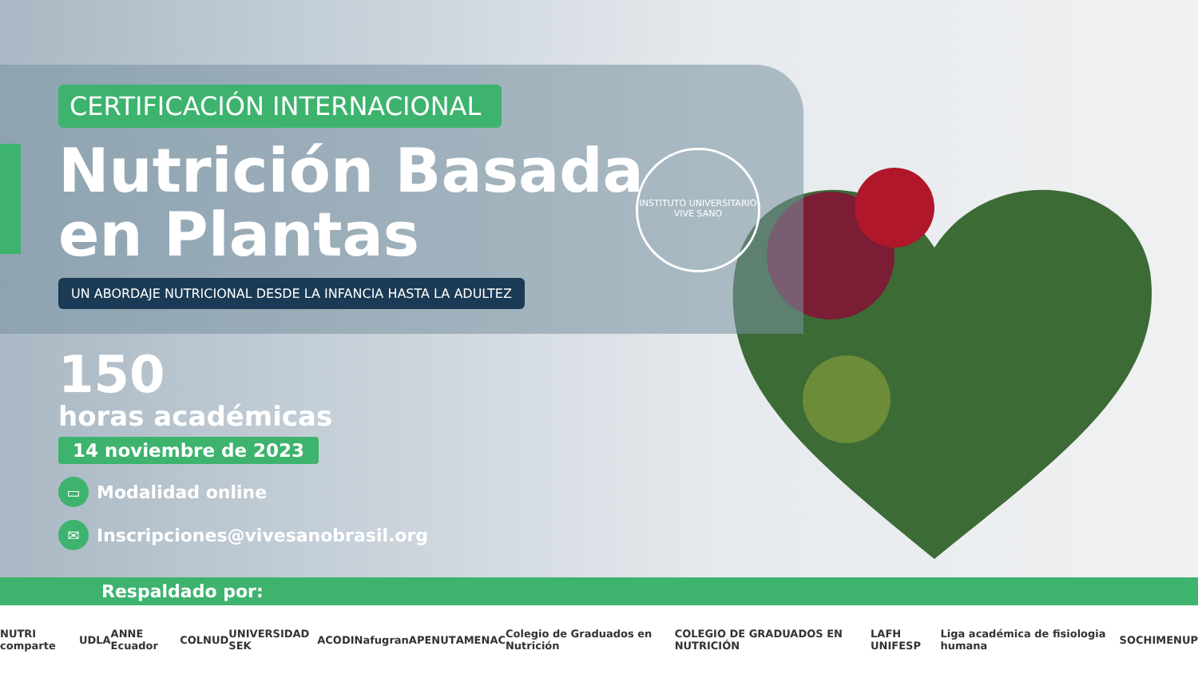INSTITUTO UNIVERSITARIO
VIVE SANO
CERTIFICACIÓN INTERNACIONAL
Nutrición Basada
en Plantas
UN ABORDAJE NUTRICIONAL DESDE LA INFANCIA HASTA LA ADULTEZ
150
horas académicas
14 noviembre de 2023
▭
Modalidad online
✉
Inscripciones@vivesanobrasil.org
Respaldado por:
NUTRI comparte UDLA ANNE Ecuador COLNUD UNIVERSIDAD SEK ACODIN afugran APENUT AMENAC Colegio de Graduados en Nutrición COLEGIO DE GRADUADOS EN NUTRICIÓN LAFH UNIFESP Liga académica de fisiologia humana SOCHIMENUP